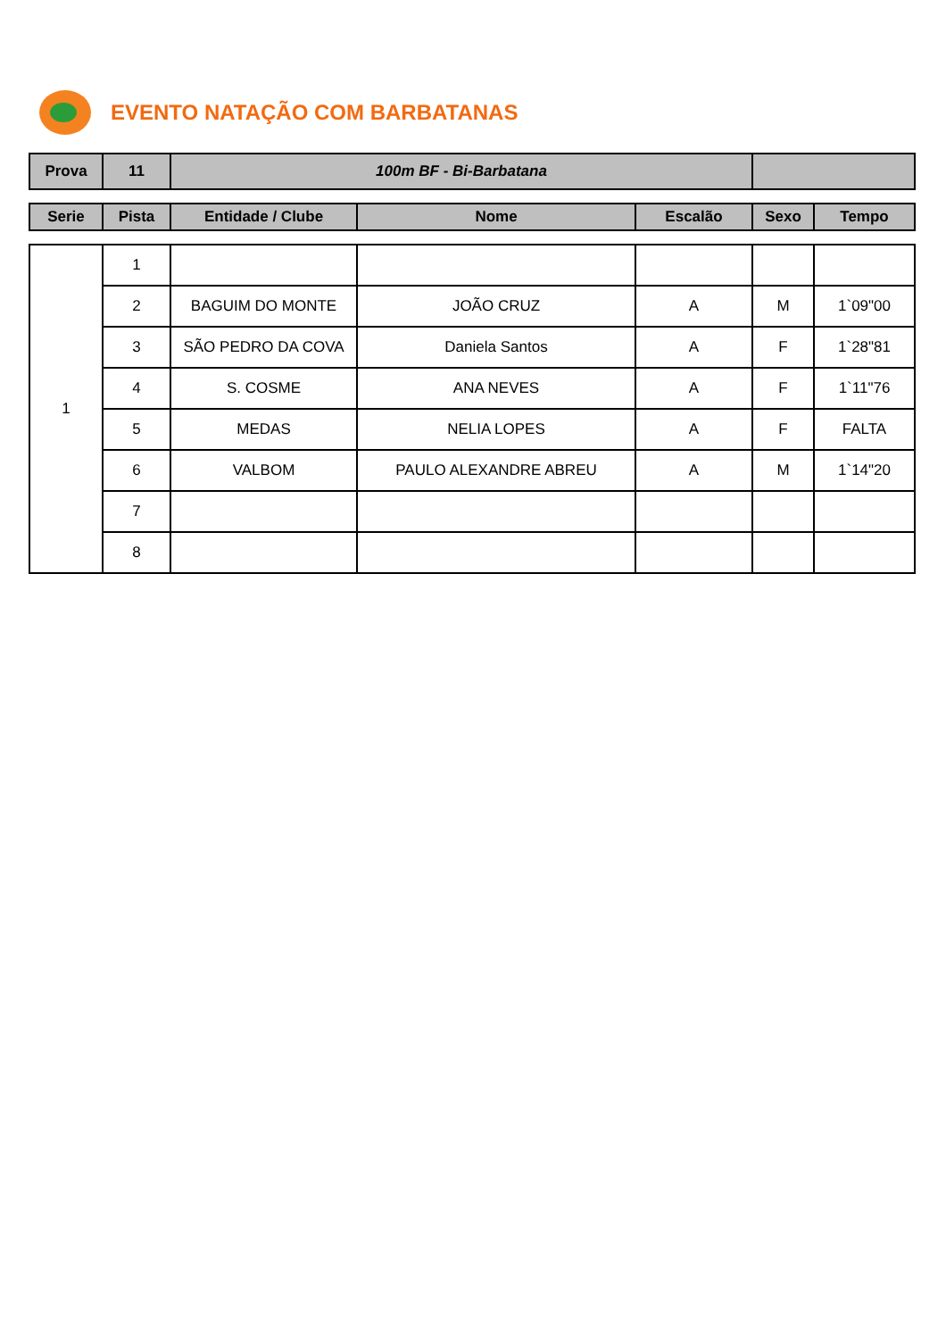EVENTO NATAÇÃO COM BARBATANAS
| Prova | 11 | 100m BF - Bi-Barbatana | |
| Serie | Pista | Entidade / Clube | Nome | Escalão | Sexo | Tempo |
| --- | --- | --- | --- | --- | --- | --- |
| 1 | 1 | | | | | |
| | 2 | BAGUIM DO MONTE | JOÃO CRUZ | A | M | 1`09"00 |
| | 3 | SÃO PEDRO DA COVA | Daniela Santos | A | F | 1`28"81 |
| | 4 | S. COSME | ANA NEVES | A | F | 1`11"76 |
| | 5 | MEDAS | NELIA LOPES | A | F | FALTA |
| | 6 | VALBOM | PAULO ALEXANDRE ABREU | A | M | 1`14"20 |
| | 7 | | | | | |
| | 8 | | | | | |